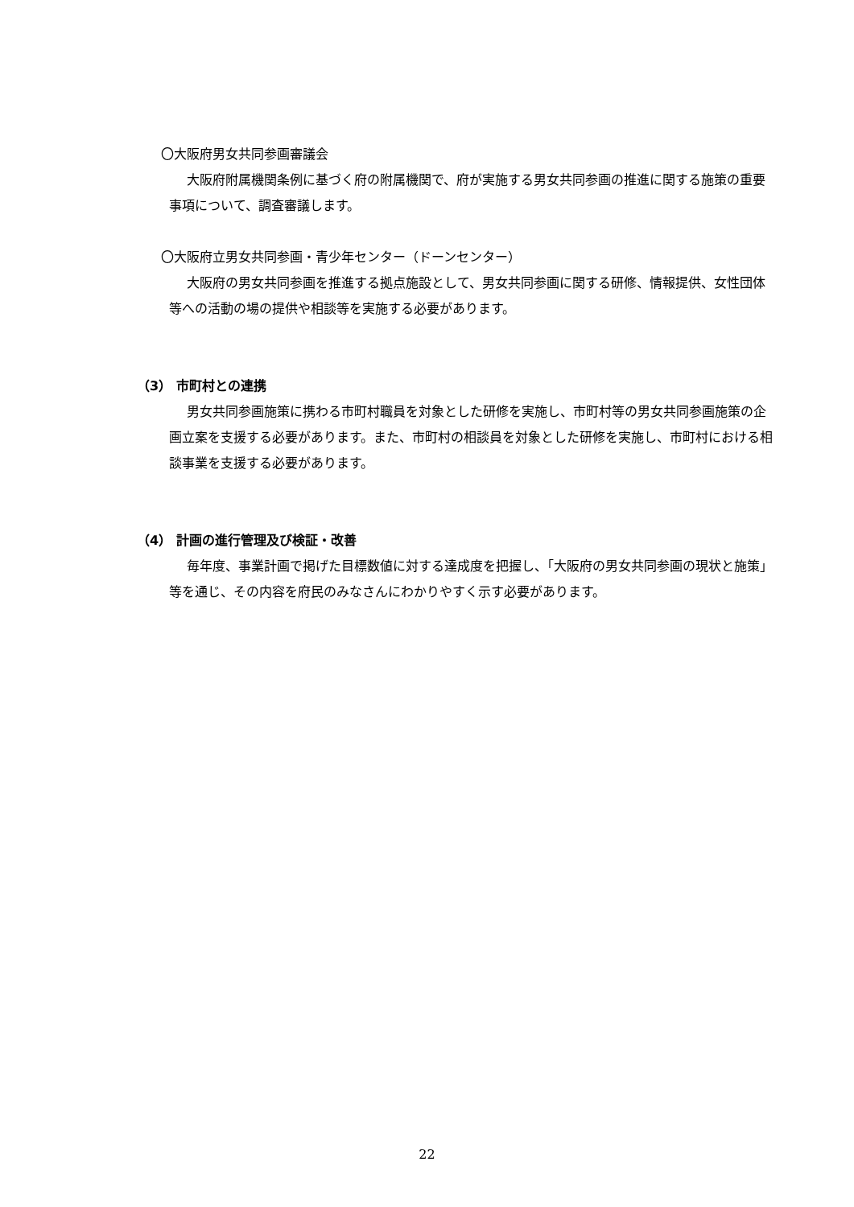〇大阪府男女共同参画審議会
大阪府附属機関条例に基づく府の附属機関で、府が実施する男女共同参画の推進に関する施策の重要事項について、調査審議します。
〇大阪府立男女共同参画・青少年センター（ドーンセンター）
大阪府の男女共同参画を推進する拠点施設として、男女共同参画に関する研修、情報提供、女性団体等への活動の場の提供や相談等を実施する必要があります。
（3） 市町村との連携
男女共同参画施策に携わる市町村職員を対象とした研修を実施し、市町村等の男女共同参画施策の企画立案を支援する必要があります。また、市町村の相談員を対象とした研修を実施し、市町村における相談事業を支援する必要があります。
（4） 計画の進行管理及び検証・改善
毎年度、事業計画で掲げた目標数値に対する達成度を把握し、「大阪府の男女共同参画の現状と施策」等を通じ、その内容を府民のみなさんにわかりやすく示す必要があります。
22